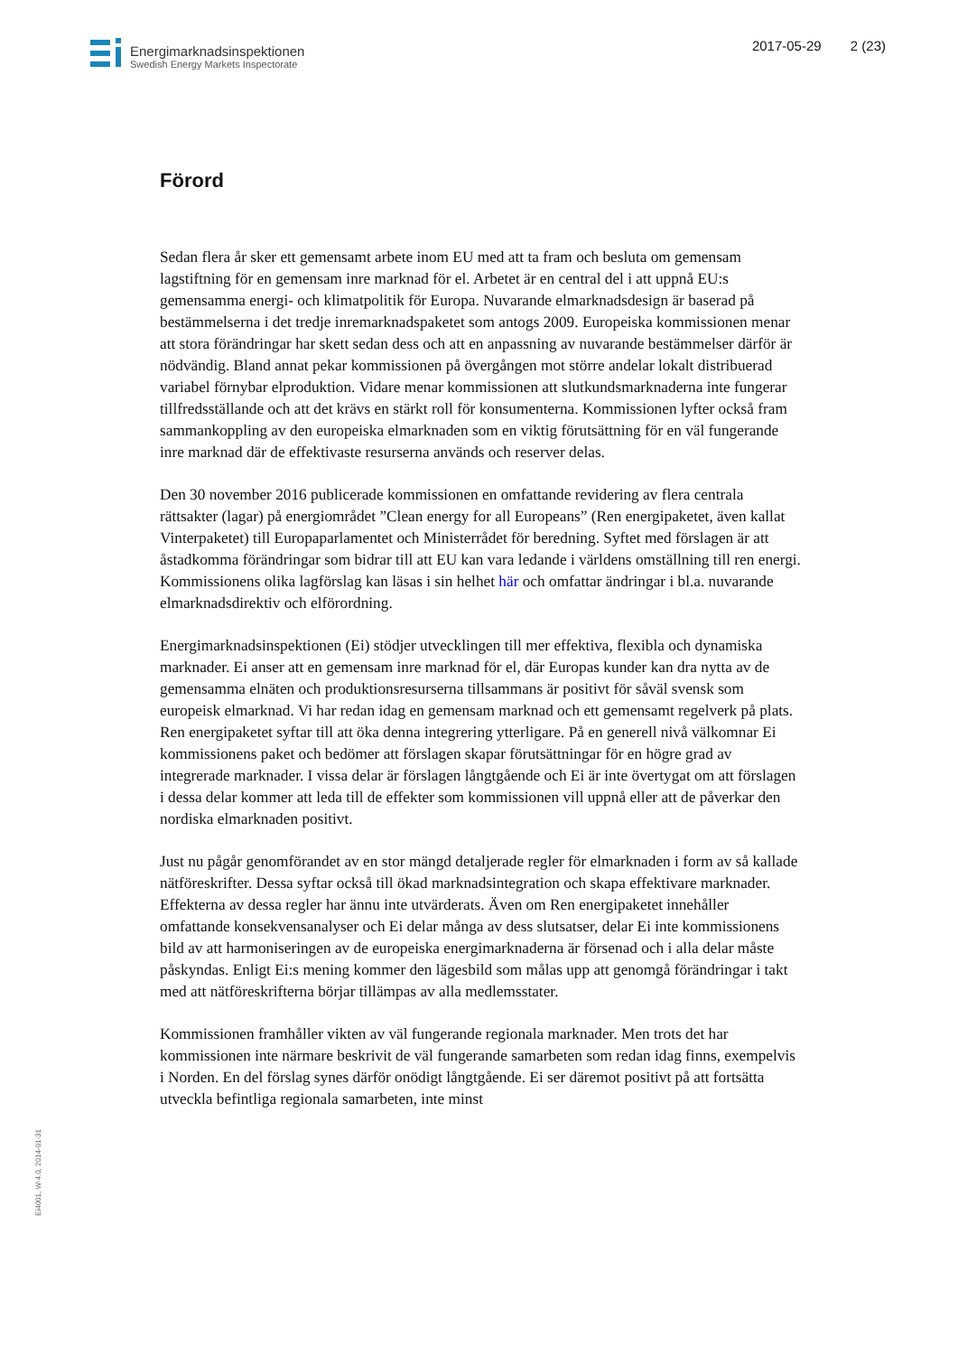Energimarknadsinspektionen
Swedish Energy Markets Inspectorate
2017-05-29 2 (23)
Förord
Sedan flera år sker ett gemensamt arbete inom EU med att ta fram och besluta om gemensam lagstiftning för en gemensam inre marknad för el. Arbetet är en central del i att uppnå EU:s gemensamma energi- och klimatpolitik för Europa. Nuvarande elmarknadsdesign är baserad på bestämmelserna i det tredje inremarknadspaketet som antogs 2009. Europeiska kommissionen menar att stora förändringar har skett sedan dess och att en anpassning av nuvarande bestämmelser därför är nödvändig. Bland annat pekar kommissionen på övergången mot större andelar lokalt distribuerad variabel förnybar elproduktion. Vidare menar kommissionen att slutkundsmarknaderna inte fungerar tillfredsställande och att det krävs en stärkt roll för konsumenterna. Kommissionen lyfter också fram sammankoppling av den europeiska elmarknaden som en viktig förutsättning för en väl fungerande inre marknad där de effektivaste resurserna används och reserver delas.
Den 30 november 2016 publicerade kommissionen en omfattande revidering av flera centrala rättsakter (lagar) på energiområdet ”Clean energy for all Europeans” (Ren energipaketet, även kallat Vinterpaketet) till Europaparlamentet och Ministerrådet för beredning. Syftet med förslagen är att åstadkomma förändringar som bidrar till att EU kan vara ledande i världens omställning till ren energi. Kommissionens olika lagförslag kan läsas i sin helhet här och omfattar ändringar i bl.a. nuvarande elmarknadsdirektiv och elförordning.
Energimarknadsinspektionen (Ei) stödjer utvecklingen till mer effektiva, flexibla och dynamiska marknader. Ei anser att en gemensam inre marknad för el, där Europas kunder kan dra nytta av de gemensamma elnäten och produktionsresurserna tillsammans är positivt för såväl svensk som europeisk elmarknad. Vi har redan idag en gemensam marknad och ett gemensamt regelverk på plats. Ren energipaketet syftar till att öka denna integrering ytterligare. På en generell nivå välkomnar Ei kommissionens paket och bedömer att förslagen skapar förutsättningar för en högre grad av integrerade marknader. I vissa delar är förslagen långtgående och Ei är inte övertygat om att förslagen i dessa delar kommer att leda till de effekter som kommissionen vill uppnå eller att de påverkar den nordiska elmarknaden positivt.
Just nu pågår genomförandet av en stor mängd detaljerade regler för elmarknaden i form av så kallade nätföreskrifter. Dessa syftar också till ökad marknadsintegration och skapa effektivare marknader. Effekterna av dessa regler har ännu inte utvärderats. Även om Ren energipaketet innehåller omfattande konsekvensanalyser och Ei delar många av dess slutsatser, delar Ei inte kommissionens bild av att harmoniseringen av de europeiska energimarknaderna är försenad och i alla delar måste påskyndas. Enligt Ei:s mening kommer den lägesbild som målas upp att genomgå förändringar i takt med att nätföreskrifterna börjar tillämpas av alla medlemsstater.
Kommissionen framhåller vikten av väl fungerande regionala marknader. Men trots det har kommissionen inte närmare beskrivit de väl fungerande samarbeten som redan idag finns, exempelvis i Norden. En del förslag synes därför onödigt långtgående. Ei ser däremot positivt på att fortsätta utveckla befintliga regionala samarbeten, inte minst
Ei4001, W-4.0, 2014-01-31